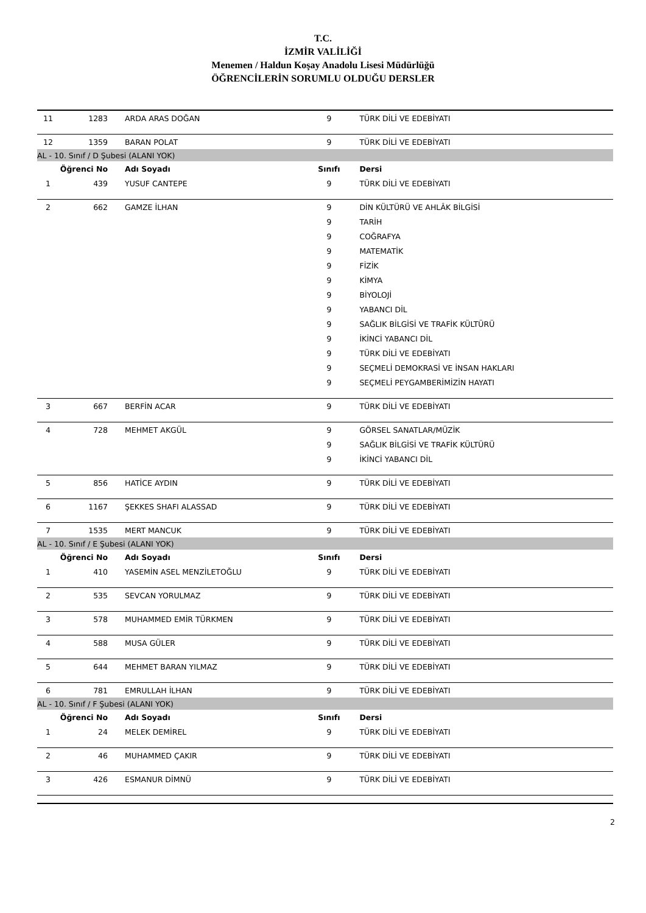T.C.
İZMİR VALİLİĞİ
Menemen / Haldun Koşay Anadolu Lisesi Müdürlüğü
ÖĞRENCİLERİN SORUMLU OLDUĞU DERSLER
| 11 | 1283 | ARDA ARAS DOĞAN | 9 | TÜRK DİLİ VE EDEBİYATI |
| 12 | 1359 | BARAN POLAT | 9 | TÜRK DİLİ VE EDEBİYATI |
| AL - 10. Sınıf / D Şubesi (ALANI YOK) | | | | |
| Öğrenci No | | Adı Soyadı | Sınıfı | Dersi |
| 1 | 439 | YUSUF CANTEPE | 9 | TÜRK DİLİ VE EDEBİYATI |
| 2 | 662 | GAMZE İLHAN | 9 | DİN KÜLTÜRÜ VE AHLÂK BİLGİSİ |
| | | | 9 | TARİH |
| | | | 9 | COĞRAFYA |
| | | | 9 | MATEMATİK |
| | | | 9 | FİZİK |
| | | | 9 | KİMYA |
| | | | 9 | BİYOLOJİ |
| | | | 9 | YABANCI DİL |
| | | | 9 | SAĞLIK BİLGİSİ VE TRAFİK KÜLTÜRÜ |
| | | | 9 | İKİNCİ YABANCI DİL |
| | | | 9 | TÜRK DİLİ VE EDEBİYATI |
| | | | 9 | SEÇMELİ DEMOKRASİ VE İNSAN HAKLARI |
| | | | 9 | SEÇMELİ PEYGAMBERİMİZİN HAYATI |
| 3 | 667 | BERFİN ACAR | 9 | TÜRK DİLİ VE EDEBİYATI |
| 4 | 728 | MEHMET AKGÜL | 9 | GÖRSEL SANATLAR/MÜZİK |
| | | | 9 | SAĞLIK BİLGİSİ VE TRAFİK KÜLTÜRÜ |
| | | | 9 | İKİNCİ YABANCI DİL |
| 5 | 856 | HATİCE AYDIN | 9 | TÜRK DİLİ VE EDEBİYATI |
| 6 | 1167 | ŞEKKES SHAFI ALASSAD | 9 | TÜRK DİLİ VE EDEBİYATI |
| 7 | 1535 | MERT MANCUK | 9 | TÜRK DİLİ VE EDEBİYATI |
| AL - 10. Sınıf / E Şubesi (ALANI YOK) | | | | |
| Öğrenci No | | Adı Soyadı | Sınıfı | Dersi |
| 1 | 410 | YASEMİN ASEL MENZİLETOĞLU | 9 | TÜRK DİLİ VE EDEBİYATI |
| 2 | 535 | SEVCAN YORULMAZ | 9 | TÜRK DİLİ VE EDEBİYATI |
| 3 | 578 | MUHAMMED EMİR TÜRKMEN | 9 | TÜRK DİLİ VE EDEBİYATI |
| 4 | 588 | MUSA GÜLER | 9 | TÜRK DİLİ VE EDEBİYATI |
| 5 | 644 | MEHMET BARAN YILMAZ | 9 | TÜRK DİLİ VE EDEBİYATI |
| 6 | 781 | EMRULLAH İLHAN | 9 | TÜRK DİLİ VE EDEBİYATI |
| AL - 10. Sınıf / F Şubesi (ALANI YOK) | | | | |
| Öğrenci No | | Adı Soyadı | Sınıfı | Dersi |
| 1 | 24 | MELEK DEMİREL | 9 | TÜRK DİLİ VE EDEBİYATI |
| 2 | 46 | MUHAMMED ÇAKIR | 9 | TÜRK DİLİ VE EDEBİYATI |
| 3 | 426 | ESMANUR DİMNÜ | 9 | TÜRK DİLİ VE EDEBİYATI |
2